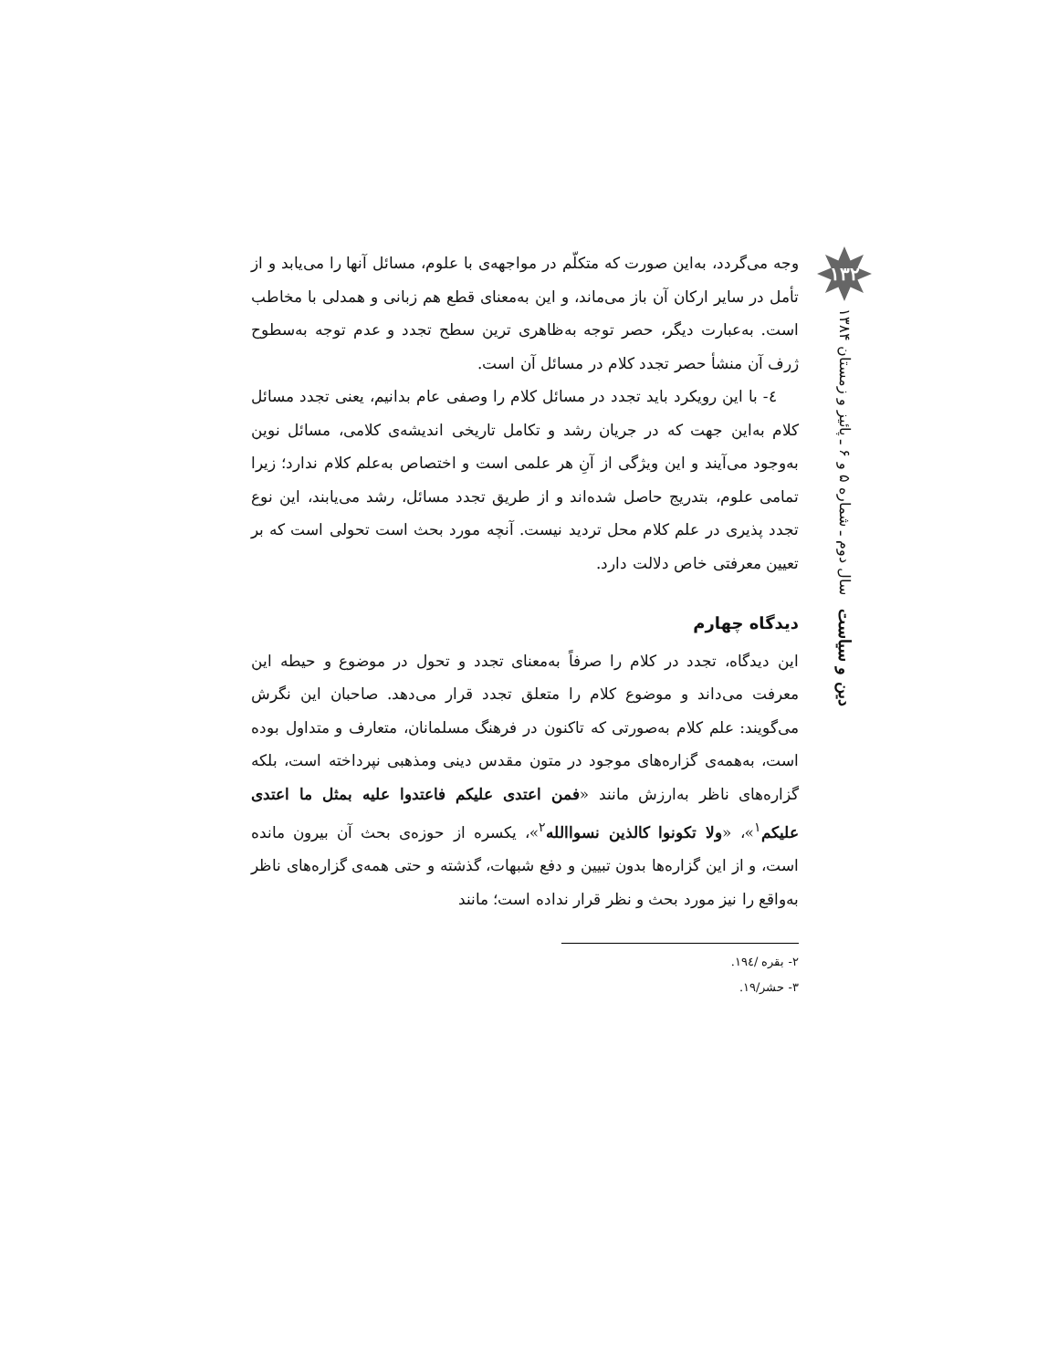۱۳۲
دین و سیاست سال دوم ـ شماره ۵ و ۶ ـ پائیز و زمستان ۱۳۸۴
وجه می‌گردد، به‌این صورت که متکلّم در مواجهه‌ی با علوم، مسائل آنها را می‌یابد و از تأمل در سایر ارکان آن باز می‌ماند، و این به‌معنای قطع هم زبانی و همدلی با مخاطب است. به‌عبارت دیگر، حصر توجه به‌ظاهری ترین سطح تجدد و عدم توجه به‌سطوح ژرف آن منشأ حصر تجدد کلام در مسائل آن است.
٤- با این رویکرد باید تجدد در مسائل کلام را وصفی عام بدانیم، یعنی تجدد مسائل کلام به‌این جهت که در جریان رشد و تکامل تاریخی اندیشه‌ی کلامی، مسائل نوین به‌وجود می‌آیند و این ویژگی از آنِ هر علمی است و اختصاص به‌علم کلام ندارد؛ زیرا تمامی علوم، بتدریج حاصل شده‌اند و از طریق تجدد مسائل، رشد می‌یابند، این نوع تجدد پذیری در علم کلام محل تردید نیست. آنچه مورد بحث است تحولی است که بر تعیین معرفتی خاص دلالت دارد.
دیدگاه چهارم
این دیدگاه، تجدد در کلام را صرفاً به‌معنای تجدد و تحول در موضوع و حیطه این معرفت می‌داند و موضوع کلام را متعلق تجدد قرار می‌دهد. صاحبان این نگرش می‌گویند: علم کلام به‌صورتی که تاکنون در فرهنگ مسلمانان، متعارف و متداول بوده است، به‌همه‌ی گزاره‌های موجود در متون مقدس دینی ومذهبی نپرداخته است، بلکه گزاره‌های ناظر به‌ارزش مانند «فمن اعتدی علیکم فاعتدوا علیه بمثل ما اعتدی علیکم<sup>۱</sup>»، «ولا تکونوا کالذین نسواالله<sup>۲</sup>»، یکسره از حوزه‌ی بحث آن بیرون مانده است، و از این گزاره‌ها بدون تبیین و دفع شبهات، گذشته و حتی همه‌ی گزاره‌های ناظر به‌واقع را نیز مورد بحث و نظر قرار نداده است؛ مانند
۲- بقره /۱۹٤.
۳- حشر/۱۹.